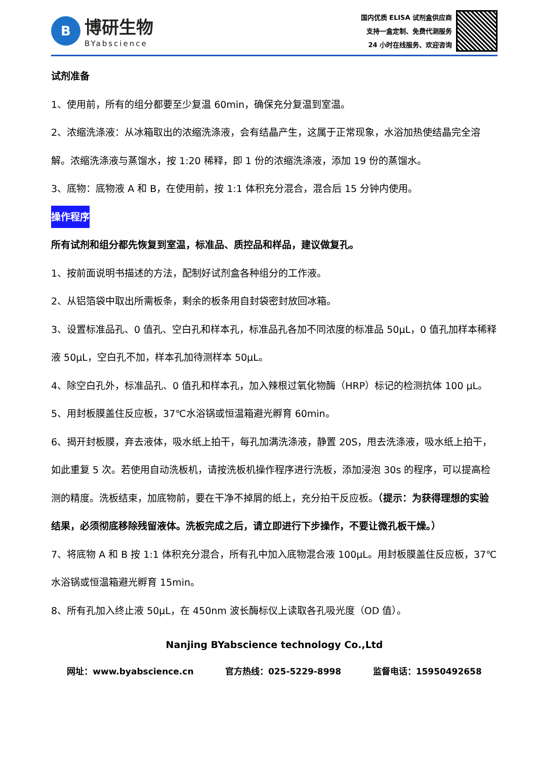B
博研生物
BYabscience
国内优质 ELISA 试剂盒供应商
支持一盒定制、免费代测服务
24 小时在线服务、欢迎咨询
试剂准备
1、使用前，所有的组分都要至少复温 60min，确保充分复温到室温。
2、浓缩洗涤液：从冰箱取出的浓缩洗涤液，会有结晶产生，这属于正常现象，水浴加热使结晶完全溶解。浓缩洗涤液与蒸馏水，按 1:20 稀释，即 1 份的浓缩洗涤液，添加 19 份的蒸馏水。
3、底物：底物液 A 和 B，在使用前，按 1:1 体积充分混合，混合后 15 分钟内使用。
操作程序
所有试剂和组分都先恢复到室温，标准品、质控品和样品，建议做复孔。
1、按前面说明书描述的方法，配制好试剂盒各种组分的工作液。
2、从铝箔袋中取出所需板条，剩余的板条用自封袋密封放回冰箱。
3、设置标准品孔、0 值孔、空白孔和样本孔，标准品孔各加不同浓度的标准品 50μL，0 值孔加样本稀释液 50μL，空白孔不加，样本孔加待测样本 50μL。
4、除空白孔外，标准品孔、0 值孔和样本孔，加入辣根过氧化物酶（HRP）标记的检测抗体 100 μL。
5、用封板膜盖住反应板，37℃水浴锅或恒温箱避光孵育 60min。
6、揭开封板膜，弃去液体，吸水纸上拍干，每孔加满洗涤液，静置 20S，甩去洗涤液，吸水纸上拍干，如此重复 5 次。若使用自动洗板机，请按洗板机操作程序进行洗板，添加浸泡 30s 的程序，可以提高检测的精度。洗板结束，加底物前，要在干净不掉屑的纸上，充分拍干反应板。（提示：为获得理想的实验结果，必须彻底移除残留液体。洗板完成之后，请立即进行下步操作，不要让微孔板干燥。）
7、将底物 A 和 B 按 1:1 体积充分混合，所有孔中加入底物混合液 100μL。用封板膜盖住反应板，37℃水浴锅或恒温箱避光孵育 15min。
8、所有孔加入终止液 50μL，在 450nm 波长酶标仪上读取各孔吸光度（OD 值）。
Nanjing BYabscience technology Co.,Ltd
网址：www.byabscience.cn 官方热线：025-5229-8998 监督电话：15950492658